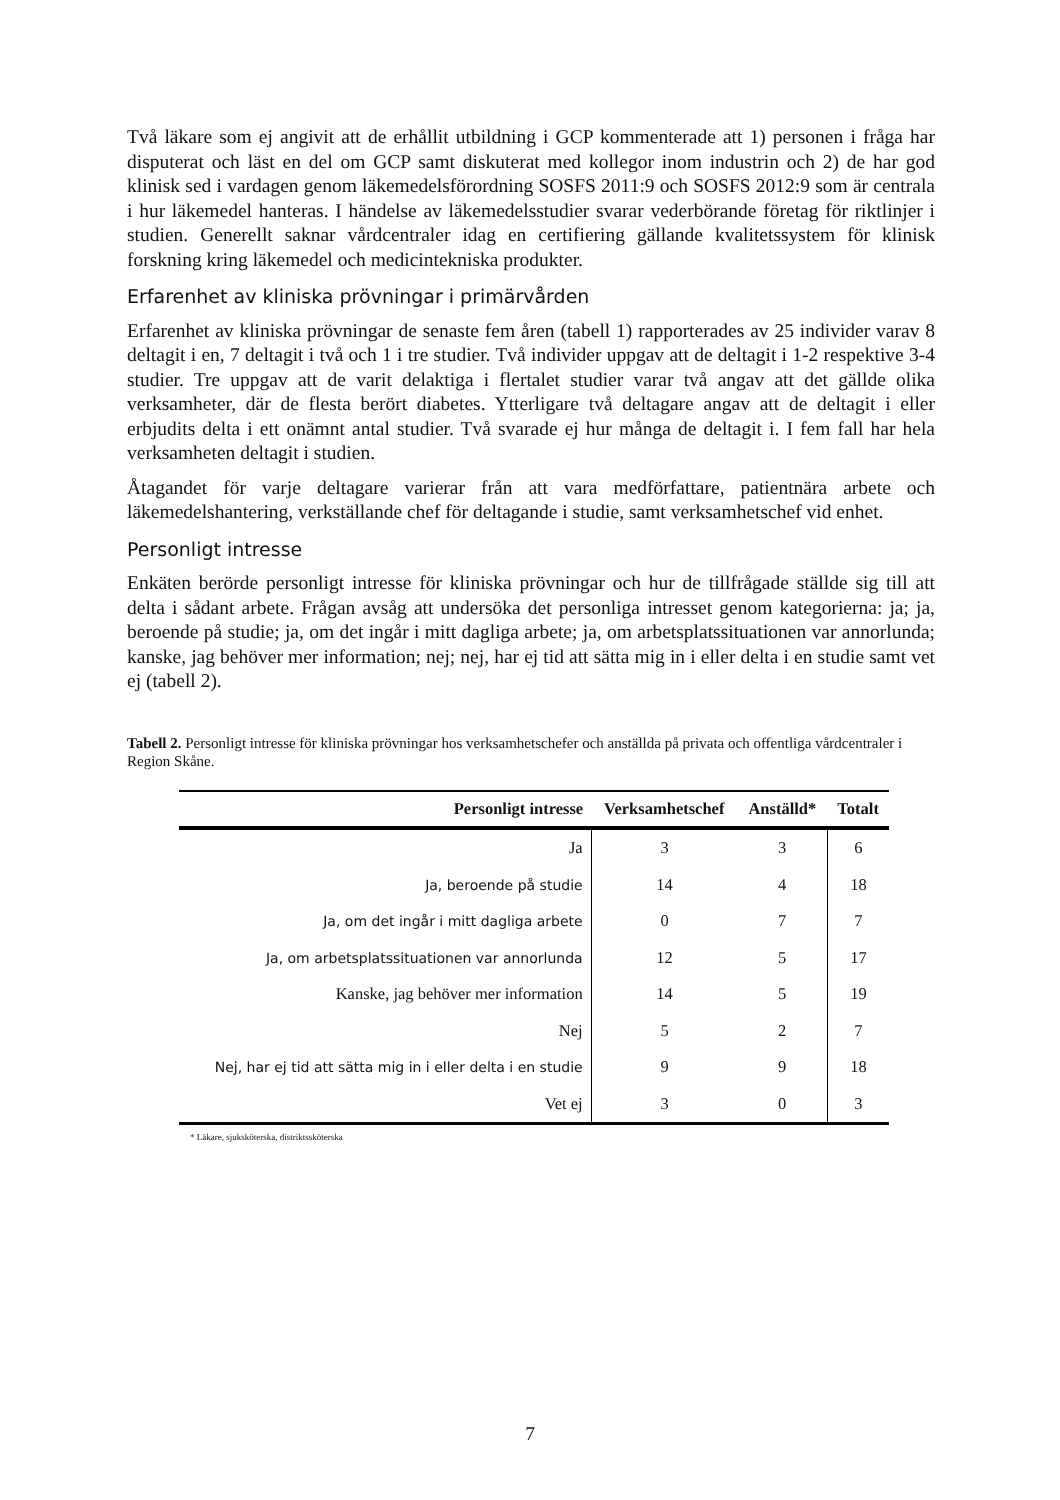Två läkare som ej angivit att de erhållit utbildning i GCP kommenterade att 1) personen i fråga har disputerat och läst en del om GCP samt diskuterat med kollegor inom industrin och 2) de har god klinisk sed i vardagen genom läkemedelsförordning SOSFS 2011:9 och SOSFS 2012:9 som är centrala i hur läkemedel hanteras. I händelse av läkemedelsstudier svarar vederbörande företag för riktlinjer i studien. Generellt saknar vårdcentraler idag en certifiering gällande kvalitetssystem för klinisk forskning kring läkemedel och medicintekniska produkter.
Erfarenhet av kliniska prövningar i primärvården
Erfarenhet av kliniska prövningar de senaste fem åren (tabell 1) rapporterades av 25 individer varav 8 deltagit i en, 7 deltagit i två och 1 i tre studier. Två individer uppgav att de deltagit i 1-2 respektive 3-4 studier. Tre uppgav att de varit delaktiga i flertalet studier varar två angav att det gällde olika verksamheter, där de flesta berört diabetes. Ytterligare två deltagare angav att de deltagit i eller erbjudits delta i ett onämnt antal studier. Två svarade ej hur många de deltagit i. I fem fall har hela verksamheten deltagit i studien.
Åtagandet för varje deltagare varierar från att vara medförfattare, patientnära arbete och läkemedelshantering, verkställande chef för deltagande i studie, samt verksamhetschef vid enhet.
Personligt intresse
Enkäten berörde personligt intresse för kliniska prövningar och hur de tillfrågade ställde sig till att delta i sådant arbete. Frågan avsåg att undersöka det personliga intresset genom kategorierna: ja; ja, beroende på studie; ja, om det ingår i mitt dagliga arbete; ja, om arbetsplatssituationen var annorlunda; kanske, jag behöver mer information; nej; nej, har ej tid att sätta mig in i eller delta i en studie samt vet ej (tabell 2).
Tabell 2. Personligt intresse för kliniska prövningar hos verksamhetschefer och anställda på privata och offentliga vårdcentraler i Region Skåne.
| Personligt intresse | Verksamhetschef | Anställd* | Totalt |
| --- | --- | --- | --- |
| Ja | 3 | 3 | 6 |
| Ja, beroende på studie | 14 | 4 | 18 |
| Ja, om det ingår i mitt dagliga arbete | 0 | 7 | 7 |
| Ja, om arbetsplatssituationen var annorlunda | 12 | 5 | 17 |
| Kanske, jag behöver mer information | 14 | 5 | 19 |
| Nej | 5 | 2 | 7 |
| Nej, har ej tid att sätta mig in i eller delta i en studie | 9 | 9 | 18 |
| Vet ej | 3 | 0 | 3 |
* Läkare, sjuksköterska, distriktssköterska
7